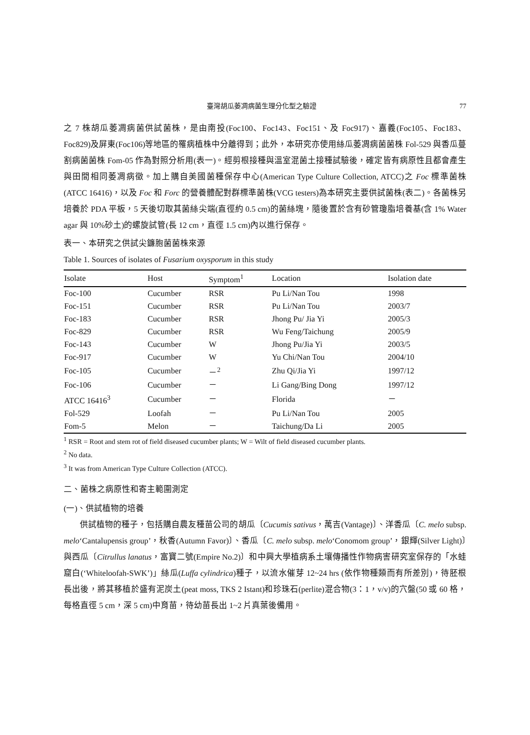臺灣胡瓜萎凋病菌生理分化型之驗證 77
之 7 株胡瓜萎凋病菌供試菌株，是由南投(Foc100、Foc143、Foc151、及 Foc917)、嘉義(Foc105、Foc183、Foc829)及屏東(Foc106)等地區的罹病植株中分離得到；此外，本研究亦使用絲瓜萎凋病菌菌株 Fol-529 與香瓜蔓割病菌菌株 Fom-05 作為對照分析用(表一)。經剪根接種與溫室混菌土接種試驗後，確定皆有病原性且都會產生與田間相同萎凋病徵。加上購自美國菌種保存中心(American Type Culture Collection, ATCC)之 Foc 標準菌株(ATCC 16416)，以及 Foc 和 Forc 的營養體配對群標準菌株(VCG testers)為本研究主要供試菌株(表二)。各菌株另培養於 PDA 平板，5 天後切取其菌絲尖端(直徑約 0.5 cm)的菌絲塊，隨後置於含有砂管瓊脂培養基(含 1% Water agar 與 10%砂土)的螺旋試管(長 12 cm，直徑 1.5 cm)內以進行保存。
表一、本研究之供試尖鐮胞菌菌株來源
Table 1. Sources of isolates of Fusarium oxysporum in this study
| Isolate | Host | Symptom<sup>1</sup> | Location | Isolation date |
| --- | --- | --- | --- | --- |
| Foc-100 | Cucumber | RSR | Pu Li/Nan Tou | 1998 |
| Foc-151 | Cucumber | RSR | Pu Li/Nan Tou | 2003/7 |
| Foc-183 | Cucumber | RSR | Jhong Pu/ Jia Yi | 2005/3 |
| Foc-829 | Cucumber | RSR | Wu Feng/Taichung | 2005/9 |
| Foc-143 | Cucumber | W | Jhong Pu/Jia Yi | 2003/5 |
| Foc-917 | Cucumber | W | Yu Chi/Nan Tou | 2004/10 |
| Foc-105 | Cucumber | －<sup>2</sup> | Zhu Qi/Jia Yi | 1997/12 |
| Foc-106 | Cucumber | － | Li Gang/Bing Dong | 1997/12 |
| ATCC 16416<sup>3</sup> | Cucumber | － | Florida | － |
| Fol-529 | Loofah | － | Pu Li/Nan Tou | 2005 |
| Fom-5 | Melon | － | Taichung/Da Li | 2005 |
<sup>1</sup> RSR = Root and stem rot of field diseased cucumber plants; W = Wilt of field diseased cucumber plants.
<sup>2</sup> No data.
<sup>3</sup> It was from American Type Culture Collection (ATCC).
二、菌株之病原性和寄主範圍測定
(一)、供試植物的培養
供試植物的種子，包括購自農友種苗公司的胡瓜〔Cucumis sativus，萬吉(Vantage)〕、洋香瓜〔C. melo subsp. melo‘Cantalupensis group’，秋香(Autumn Favor)〕、香瓜〔C. melo subsp. melo‘Conomom group’，銀輝(Silver Light)〕與西瓜〔Citrullus lanatus，富寶二號(Empire No.2)〕和中興大學植病系土壤傳播性作物病害研究室保存的「水蛙窟白(‘Whiteloofah-SWK’)」絲瓜(Luffa cylindrica)種子，以流水催芽 12~24 hrs (依作物種類而有所差別)，待胚根長出後，將其移植於盛有泥炭土(peat moss, TKS 2 Istant)和珍珠石(perlite)混合物(3：1，v/v)的穴盤(50 或 60 格，每格直徑 5 cm，深 5 cm)中育苗，待幼苗長出 1~2 片真葉後備用。